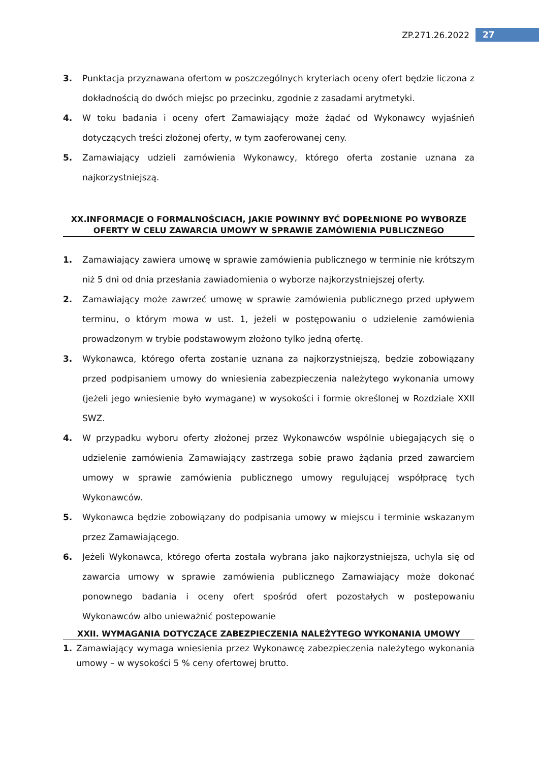ZP.271.26.2022 27
3. Punktacja przyznawana ofertom w poszczególnych kryteriach oceny ofert będzie liczona z dokładnością do dwóch miejsc po przecinku, zgodnie z zasadami arytmetyki.
4. W toku badania i oceny ofert Zamawiający może żądać od Wykonawcy wyjaśnień dotyczących treści złożonej oferty, w tym zaoferowanej ceny.
5. Zamawiający udzieli zamówienia Wykonawcy, którego oferta zostanie uznana za najkorzystniejszą.
XX.INFORMACJE O FORMALNOŚCIACH, JAKIE POWINNY BYĆ DOPEŁNIONE PO WYBORZE OFERTY W CELU ZAWARCIA UMOWY W SPRAWIE ZAMÓWIENIA PUBLICZNEGO
1. Zamawiający zawiera umowę w sprawie zamówienia publicznego w terminie nie krótszym niż 5 dni od dnia przesłania zawiadomienia o wyborze najkorzystniejszej oferty.
2. Zamawiający może zawrzeć umowę w sprawie zamówienia publicznego przed upływem terminu, o którym mowa w ust. 1, jeżeli w postępowaniu o udzielenie zamówienia prowadzonym w trybie podstawowym złożono tylko jedną ofertę.
3. Wykonawca, którego oferta zostanie uznana za najkorzystniejszą, będzie zobowiązany przed podpisaniem umowy do wniesienia zabezpieczenia należytego wykonania umowy (jeżeli jego wniesienie było wymagane) w wysokości i formie określonej w Rozdziale XXII SWZ.
4. W przypadku wyboru oferty złożonej przez Wykonawców wspólnie ubiegających się o udzielenie zamówienia Zamawiający zastrzega sobie prawo żądania przed zawarciem umowy w sprawie zamówienia publicznego umowy regulującej współpracę tych Wykonawców.
5. Wykonawca będzie zobowiązany do podpisania umowy w miejscu i terminie wskazanym przez Zamawiającego.
6. Jeżeli Wykonawca, którego oferta została wybrana jako najkorzystniejsza, uchyla się od zawarcia umowy w sprawie zamówienia publicznego Zamawiający może dokonać ponownego badania i oceny ofert spośród ofert pozostałych w postepowaniu Wykonawców albo unieważnić postepowanie
XXII. WYMAGANIA DOTYCZĄCE ZABEZPIECZENIA NALEŻYTEGO WYKONANIA UMOWY
1. Zamawiający wymaga wniesienia przez Wykonawcę zabezpieczenia należytego wykonania umowy – w wysokości 5 % ceny ofertowej brutto.